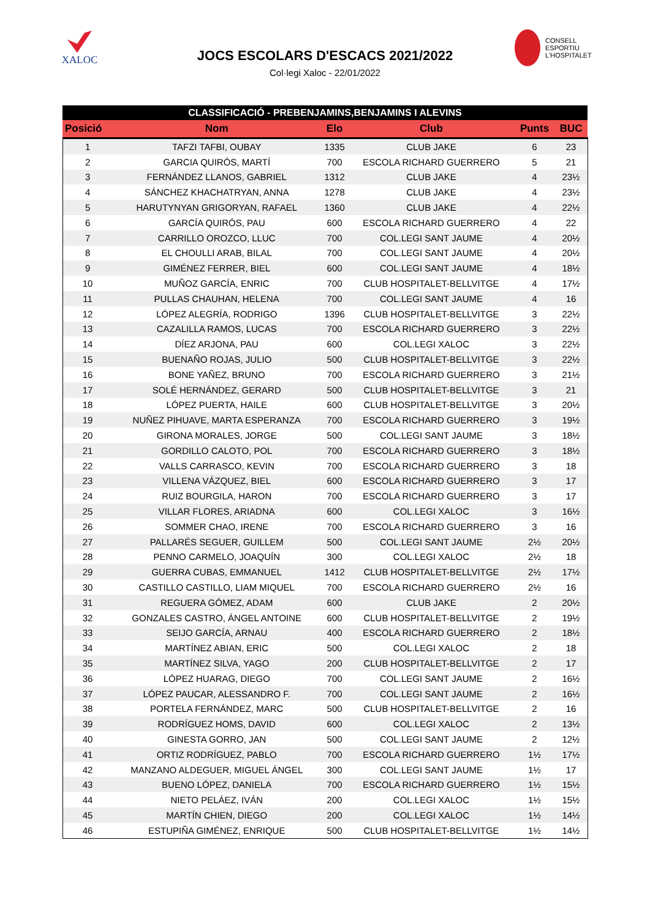XALOC
JOCS ESCOLARS D'ESCACS 2021/2022
Col·legi Xaloc - 22/01/2022
CONSELL
ESPORTIU
L'HOSPITALET
| CLASSIFICACIÓ - PREBENJAMINS,BENJAMINS I ALEVINS | | | | | |
| --- | --- | --- | --- | --- | --- |
| Posició | Nom | Elo | Club | Punts | BUC |
| 1 | TAFZI TAFBI, OUBAY | 1335 | CLUB JAKE | 6 | 23 |
| 2 | GARCIA QUIRÓS, MARTÍ | 700 | ESCOLA RICHARD GUERRERO | 5 | 21 |
| 3 | FERNÁNDEZ LLANOS, GABRIEL | 1312 | CLUB JAKE | 4 | 23½ |
| 4 | SÁNCHEZ KHACHATRYAN, ANNA | 1278 | CLUB JAKE | 4 | 23½ |
| 5 | HARUTYNYAN GRIGORYAN, RAFAEL | 1360 | CLUB JAKE | 4 | 22½ |
| 6 | GARCÍA QUIRÓS, PAU | 600 | ESCOLA RICHARD GUERRERO | 4 | 22 |
| 7 | CARRILLO OROZCO, LLUC | 700 | COL.LEGI SANT JAUME | 4 | 20½ |
| 8 | EL CHOULLI ARAB, BILAL | 700 | COL.LEGI SANT JAUME | 4 | 20½ |
| 9 | GIMÉNEZ FERRER, BIEL | 600 | COL.LEGI SANT JAUME | 4 | 18½ |
| 10 | MUÑOZ GARCÍA, ENRIC | 700 | CLUB HOSPITALET-BELLVITGE | 4 | 17½ |
| 11 | PULLAS CHAUHAN, HELENA | 700 | COL.LEGI SANT JAUME | 4 | 16 |
| 12 | LÓPEZ ALEGRÍA, RODRIGO | 1396 | CLUB HOSPITALET-BELLVITGE | 3 | 22½ |
| 13 | CAZALILLA RAMOS, LUCAS | 700 | ESCOLA RICHARD GUERRERO | 3 | 22½ |
| 14 | DÍEZ ARJONA, PAU | 600 | COL.LEGI XALOC | 3 | 22½ |
| 15 | BUENAÑO ROJAS, JULIO | 500 | CLUB HOSPITALET-BELLVITGE | 3 | 22½ |
| 16 | BONE YAÑEZ, BRUNO | 700 | ESCOLA RICHARD GUERRERO | 3 | 21½ |
| 17 | SOLÉ HERNÁNDEZ, GERARD | 500 | CLUB HOSPITALET-BELLVITGE | 3 | 21 |
| 18 | LÓPEZ PUERTA, HAILE | 600 | CLUB HOSPITALET-BELLVITGE | 3 | 20½ |
| 19 | NUÑEZ PIHUAVE, MARTA ESPERANZA | 700 | ESCOLA RICHARD GUERRERO | 3 | 19½ |
| 20 | GIRONA MORALES, JORGE | 500 | COL.LEGI SANT JAUME | 3 | 18½ |
| 21 | GORDILLO CALOTO, POL | 700 | ESCOLA RICHARD GUERRERO | 3 | 18½ |
| 22 | VALLS CARRASCO, KEVIN | 700 | ESCOLA RICHARD GUERRERO | 3 | 18 |
| 23 | VILLENA VÁZQUEZ, BIEL | 600 | ESCOLA RICHARD GUERRERO | 3 | 17 |
| 24 | RUIZ BOURGILA, HARON | 700 | ESCOLA RICHARD GUERRERO | 3 | 17 |
| 25 | VILLAR FLORES, ARIADNA | 600 | COL.LEGI XALOC | 3 | 16½ |
| 26 | SOMMER CHAO, IRENE | 700 | ESCOLA RICHARD GUERRERO | 3 | 16 |
| 27 | PALLARÉS SEGUER, GUILLEM | 500 | COL.LEGI SANT JAUME | 2½ | 20½ |
| 28 | PENNO CARMELO, JOAQUÍN | 300 | COL.LEGI XALOC | 2½ | 18 |
| 29 | GUERRA CUBAS, EMMANUEL | 1412 | CLUB HOSPITALET-BELLVITGE | 2½ | 17½ |
| 30 | CASTILLO CASTILLO, LIAM MIQUEL | 700 | ESCOLA RICHARD GUERRERO | 2½ | 16 |
| 31 | REGUERA GÓMEZ, ADAM | 600 | CLUB JAKE | 2 | 20½ |
| 32 | GONZALES CASTRO, ÁNGEL ANTOINE | 600 | CLUB HOSPITALET-BELLVITGE | 2 | 19½ |
| 33 | SEIJO GARCÍA, ARNAU | 400 | ESCOLA RICHARD GUERRERO | 2 | 18½ |
| 34 | MARTÍNEZ ABIAN, ERIC | 500 | COL.LEGI XALOC | 2 | 18 |
| 35 | MARTÍNEZ SILVA, YAGO | 200 | CLUB HOSPITALET-BELLVITGE | 2 | 17 |
| 36 | LÓPEZ HUARAG, DIEGO | 700 | COL.LEGI SANT JAUME | 2 | 16½ |
| 37 | LÓPEZ PAUCAR, ALESSANDRO F. | 700 | COL.LEGI SANT JAUME | 2 | 16½ |
| 38 | PORTELA FERNÁNDEZ, MARC | 500 | CLUB HOSPITALET-BELLVITGE | 2 | 16 |
| 39 | RODRÍGUEZ HOMS, DAVID | 600 | COL.LEGI XALOC | 2 | 13½ |
| 40 | GINESTA GORRO, JAN | 500 | COL.LEGI SANT JAUME | 2 | 12½ |
| 41 | ORTIZ RODRÍGUEZ, PABLO | 700 | ESCOLA RICHARD GUERRERO | 1½ | 17½ |
| 42 | MANZANO ALDEGUER, MIGUEL ÁNGEL | 300 | COL.LEGI SANT JAUME | 1½ | 17 |
| 43 | BUENO LÓPEZ, DANIELA | 700 | ESCOLA RICHARD GUERRERO | 1½ | 15½ |
| 44 | NIETO PELÁEZ, IVÁN | 200 | COL.LEGI XALOC | 1½ | 15½ |
| 45 | MARTÍN CHIEN, DIEGO | 200 | COL.LEGI XALOC | 1½ | 14½ |
| 46 | ESTUPIÑA GIMÉNEZ, ENRIQUE | 500 | CLUB HOSPITALET-BELLVITGE | 1½ | 14½ |